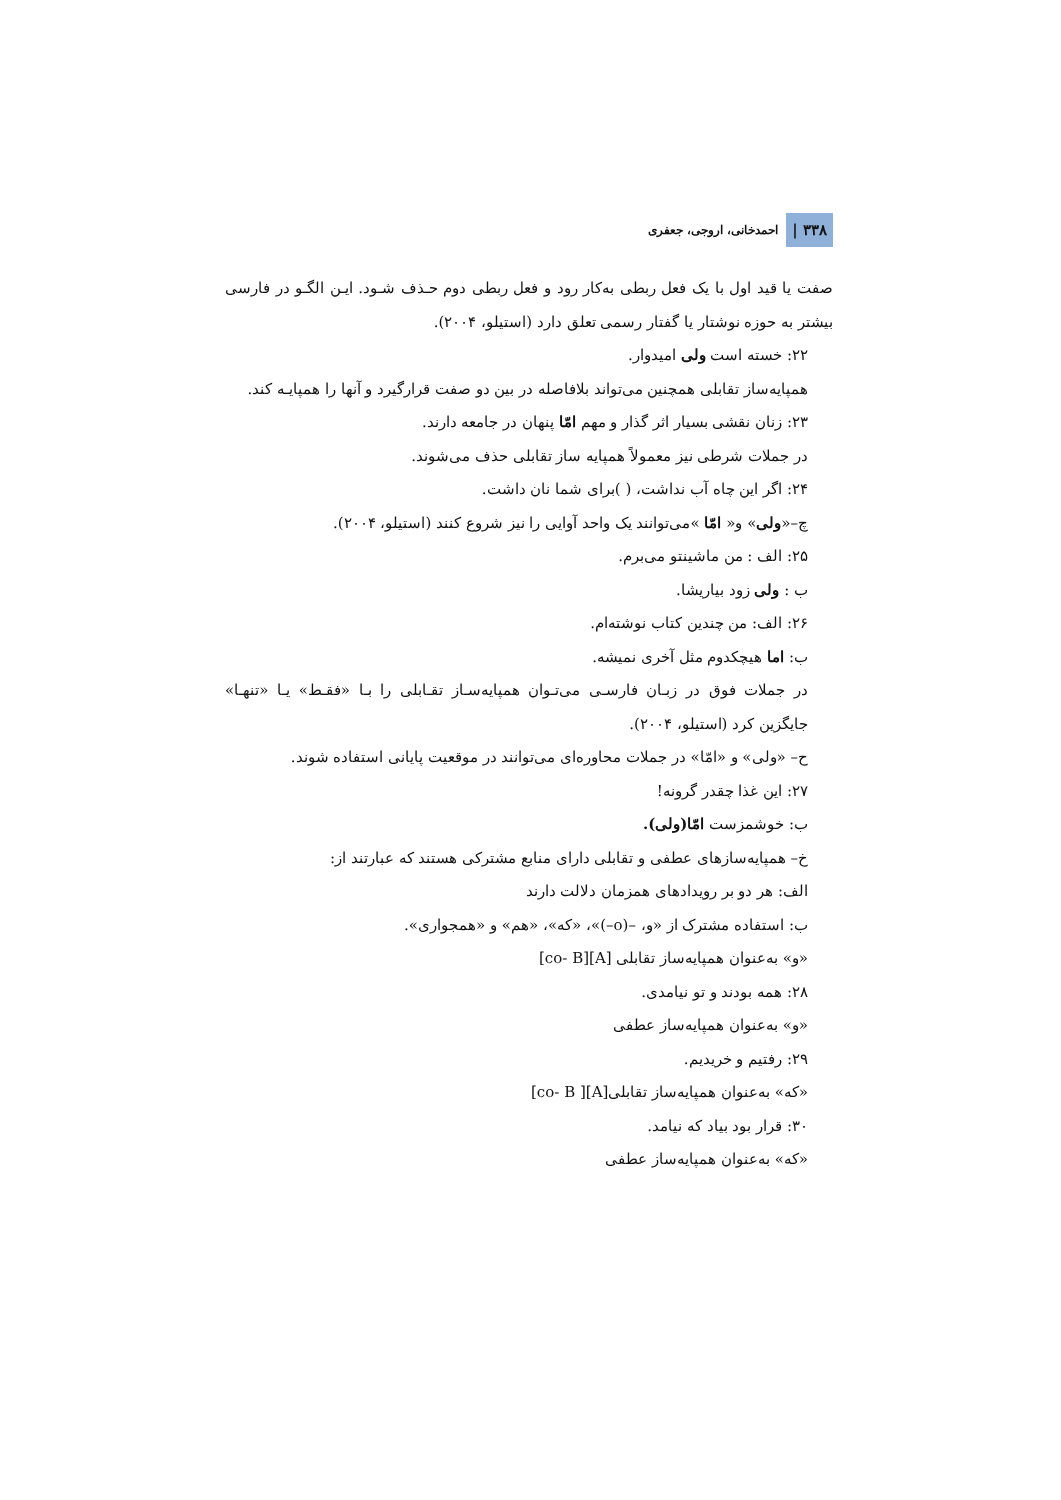۳۳۸ | احمدخانی، اروجی، جعفری
صفت یا قید اول با یک فعل ربطی به‌کار رود و فعل ربطی دوم حـذف شـود. ایـن الگـو در فارسی بیشتر به حوزه نوشتار یا گفتار رسمی تعلق دارد (استیلو، ۲۰۰۴).
۲۲: خسته است ولی امیدوار.
همپایه‌ساز تقابلی همچنین می‌تواند بلافاصله در بین دو صفت قرارگیرد و آنها را همپایـه کند.
۲۳: زنان نقشی بسیار اثر گذار و مهم امّا پنهان در جامعه دارند.
در جملات شرطی نیز معمولاً همپایه ساز تقابلی حذف می‌شوند.
۲۴: اگر این چاه آب نداشت، ( )برای شما نان داشت.
چ–«ولی» و« امّا »می‌توانند یک واحد آوایی را نیز شروع کنند (استیلو، ۲۰۰۴).
۲۵: الف : من ماشینتو می‌برم.
ب : ولی زود بیاریشا.
۲۶: الف: من چندین کتاب نوشته‌ام.
ب: اما هیچکدوم مثل آخری نمیشه.
در جملات فوق در زبـان فارسـی می‌تـوان همپایه‌سـاز تقـابلی را بـا «فقـط» یـا «تنهـا» جایگزین کرد (استیلو، ۲۰۰۴).
ح– «ولی» و «امّا» در جملات محاوره‌ای می‌توانند در موقعیت پایانی استفاده شوند.
۲۷: این غذا چقدر گرونه!
ب: خوشمزست امّا(ولی).
خ– همپایه‌سازهای عطفی و تقابلی دارای منابع مشترکی هستند که عبارتند از:
الف: هر دو بر رویدادهای همزمان دلالت دارند
ب: استفاده مشترک از «و، –(o–)»، «که»، «هم» و «همجواری».
«و» به‌عنوان همپایه‌ساز تقابلی [A][co- B]
۲۸: همه بودند و تو نیامدی.
«و» به‌عنوان همپایه‌ساز عطفی
۲۹: رفتیم و خریدیم.
«که» به‌عنوان همپایه‌ساز تقابلی[A][ co- B]
۳۰: قرار بود بیاد که نیامد.
«که» به‌عنوان همپایه‌ساز عطفی